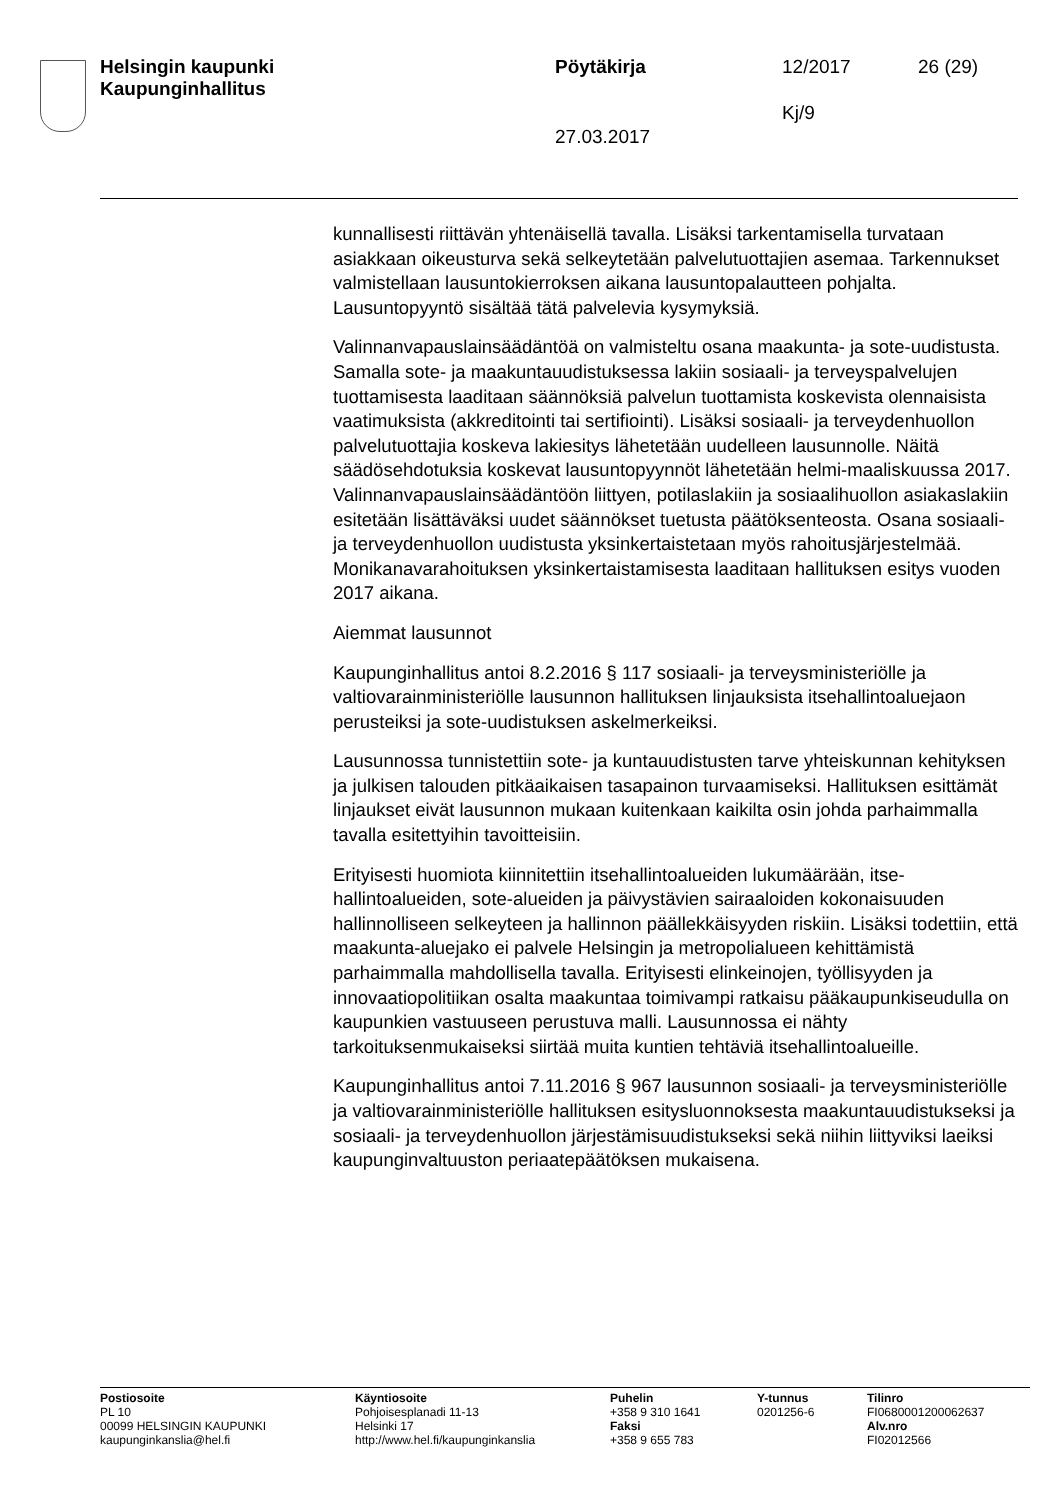Helsingin kaupunki
Kaupunginhallitus
Pöytäkirja 12/2017 26 (29)
Kj/9
27.03.2017
kunnallisesti riittävän yhtenäisellä tavalla. Lisäksi tarkentamisella turva­taan asiakkaan oikeusturva sekä selkeytetään palvelutuottajien ase­maa. Tarkennukset valmistellaan lausuntokierroksen aikana lausunto­palautteen pohjalta. Lausuntopyyntö sisältää tätä palvelevia kysymyk­siä.
Valinnanvapauslainsäädäntöä on valmisteltu osana maakunta- ja sote-uudistusta. Samalla sote- ja maakuntauudistuksessa lakiin sosiaali- ja terveyspalvelujen tuottamisesta laaditaan säännöksiä palvelun tuotta­mista koskevista olennaisista vaatimuksista (akkreditointi tai sertifiointi). Lisäksi sosiaali- ja terveydenhuollon palvelutuottajia koskeva lakiesitys lähetetään uudelleen lausunnolle. Näitä säädösehdotuksia koskevat lausuntopyynnöt lähetetään helmi-maaliskuussa 2017. Valinnanva­pauslainsäädäntöön liittyen, potilaslakiin ja sosiaalihuollon asiakaslakiin esitetään lisättäväksi uudet säännökset tuetusta päätöksenteosta. Osa­na sosiaali- ja terveydenhuollon uudistusta yksinkertaistetaan myös ra­hoitusjärjestelmää. Monikanavarahoituksen yksinkertaistamisesta laa­ditaan hallituksen esitys vuoden 2017 aikana.
Aiemmat lausunnot
Kaupunginhallitus antoi 8.2.2016 § 117 sosiaali- ja terveysministeriölle ja valtiovarainministeriölle lausunnon hallituksen linjauksista itsehallin­toaluejaon perusteiksi ja sote-uudistuksen askelmerkeiksi.
Lausunnossa tunnistettiin sote- ja kuntauudistusten tarve yhteiskunnan kehityksen ja julkisen talouden pitkäaikaisen tasapainon turvaamiseksi. Hallituksen esittämät linjaukset eivät lausunnon mukaan kuitenkaan kaikilta osin johda parhaimmalla tavalla esitettyihin tavoitteisiin.
Erityisesti huomiota kiinnitettiin itsehallintoalueiden lukumäärään, itse­hallintoalueiden, sote-alueiden ja päivystävien sairaaloiden kokonai­suuden hallinnolliseen selkeyteen ja hallinnon päällekkäisyyden riskiin. Lisäksi todettiin, että maakunta-aluejako ei palvele Helsingin ja metro­polialueen kehittämistä parhaimmalla mahdollisella tavalla. Erityisesti elinkeinojen, työllisyyden ja innovaatiopolitiikan osalta maakuntaa toi­mivampi ratkaisu pääkaupunkiseudulla on kaupunkien vastuuseen pe­rustuva malli. Lausunnossa ei nähty tarkoituksenmukaiseksi siirtää muita kuntien tehtäviä itsehallintoalueille.
Kaupunginhallitus antoi 7.11.2016 § 967 lausunnon sosiaali- ja terveys­ministeriölle ja valtiovarainministeriölle hallituksen esitysluonnoksesta maakuntauudistukseksi ja sosiaali- ja terveydenhuollon järjestämisuu­distukseksi sekä niihin liittyviksi laeiksi kaupunginvaltuuston periaate­päätöksen mukaisena.
Postiosoite
PL 10
00099 HELSINGIN KAUPUNKI
kaupunginkanslia@hel.fi
Käyntiosoite
Pohjoisesplanadi 11-13
Helsinki 17
http://www.hel.fi/kaupunginkanslia
Puhelin
+358 9 310 1641
Faksi
+358 9 655 783
Y-tunnus
0201256-6
Tilinro
FI0680001200062637
Alv.nro
FI02012566